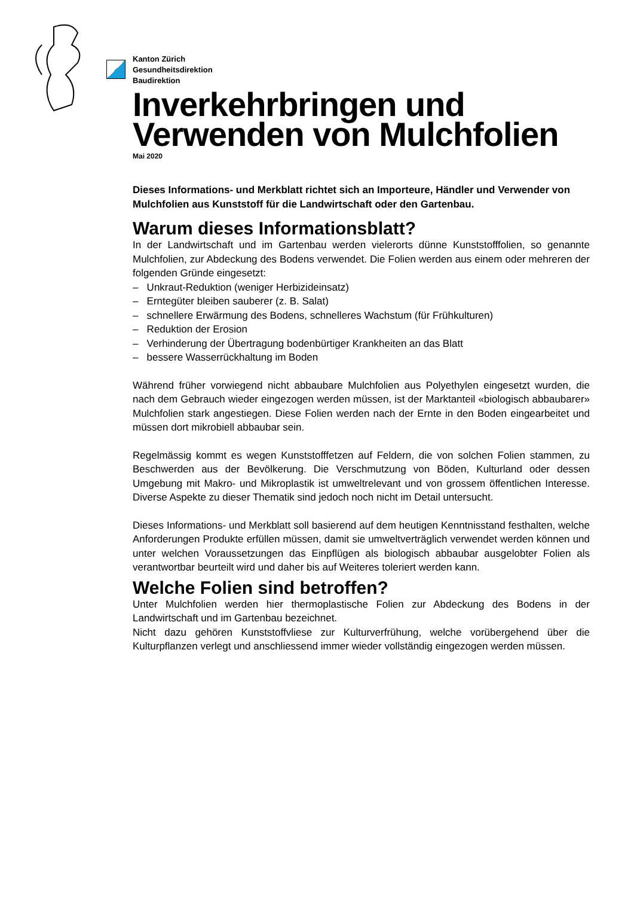Kanton Zürich
Gesundheitsdirektion
Baudirektion
Inverkehrbringen und Verwenden von Mulchfolien
Mai 2020
Dieses Informations- und Merkblatt richtet sich an Importeure, Händler und Verwender von Mulchfolien aus Kunststoff für die Landwirtschaft oder den Gartenbau.
Warum dieses Informationsblatt?
In der Landwirtschaft und im Gartenbau werden vielerorts dünne Kunststofffolien, so genannte Mulchfolien, zur Abdeckung des Bodens verwendet. Die Folien werden aus einem oder mehreren der folgenden Gründe eingesetzt:
– Unkraut-Reduktion (weniger Herbizideinsatz)
– Erntegüter bleiben sauberer (z. B. Salat)
– schnellere Erwärmung des Bodens, schnelleres Wachstum (für Frühkulturen)
– Reduktion der Erosion
– Verhinderung der Übertragung bodenbürtiger Krankheiten an das Blatt
– bessere Wasserrückhaltung im Boden
Während früher vorwiegend nicht abbaubare Mulchfolien aus Polyethylen eingesetzt wurden, die nach dem Gebrauch wieder eingezogen werden müssen, ist der Marktanteil «biologisch abbaubarer» Mulchfolien stark angestiegen. Diese Folien werden nach der Ernte in den Boden eingearbeitet und müssen dort mikrobiell abbaubar sein.
Regelmässig kommt es wegen Kunststofffetzen auf Feldern, die von solchen Folien stammen, zu Beschwerden aus der Bevölkerung. Die Verschmutzung von Böden, Kulturland oder dessen Umgebung mit Makro- und Mikroplastik ist umweltrelevant und von grossem öffentlichen Interesse. Diverse Aspekte zu dieser Thematik sind jedoch noch nicht im Detail untersucht.
Dieses Informations- und Merkblatt soll basierend auf dem heutigen Kenntnisstand festhalten, welche Anforderungen Produkte erfüllen müssen, damit sie umweltverträglich verwendet werden können und unter welchen Voraussetzungen das Einpflügen als biologisch abbaubar ausgelobter Folien als verantwortbar beurteilt wird und daher bis auf Weiteres toleriert werden kann.
Welche Folien sind betroffen?
Unter Mulchfolien werden hier thermoplastische Folien zur Abdeckung des Bodens in der Landwirtschaft und im Gartenbau bezeichnet.
Nicht dazu gehören Kunststoffvliese zur Kulturverfrühung, welche vorübergehend über die Kulturpflanzen verlegt und anschliessend immer wieder vollständig eingezogen werden müssen.